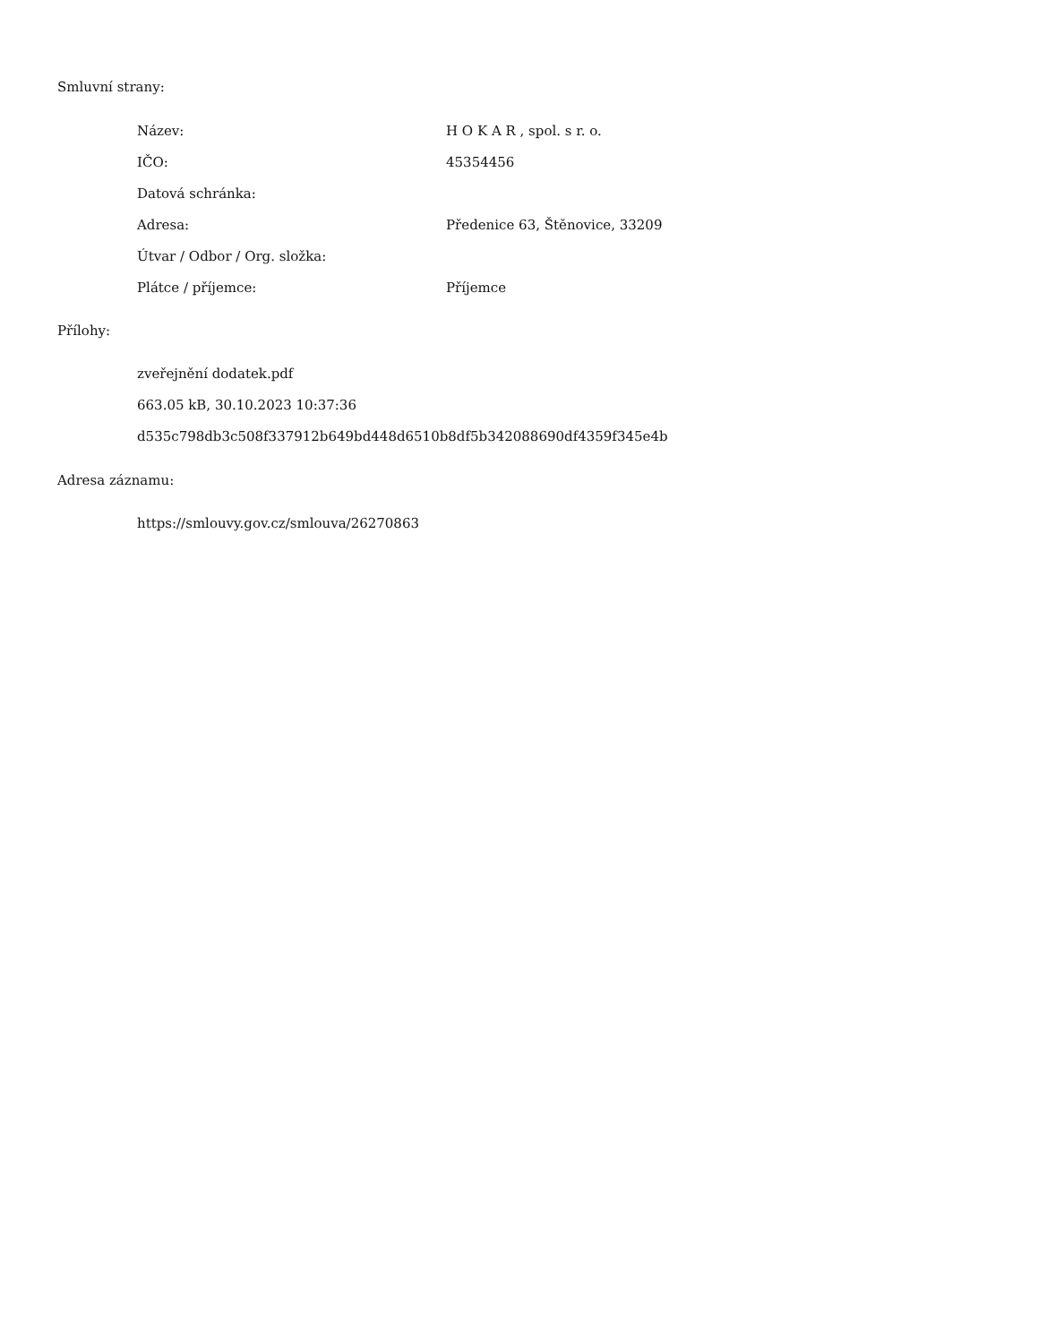Smluvní strany:
| Název: | H O K A R , spol. s r. o. |
| IČO: | 45354456 |
| Datová schránka: | |
| Adresa: | Předenice 63, Štěnovice, 33209 |
| Útvar / Odbor / Org. složka: | |
| Plátce / příjemce: | Příjemce |
Přílohy:
zveřejnění dodatek.pdf
663.05 kB, 30.10.2023 10:37:36
d535c798db3c508f337912b649bd448d6510b8df5b342088690df4359f345e4b
Adresa záznamu:
https://smlouvy.gov.cz/smlouva/26270863